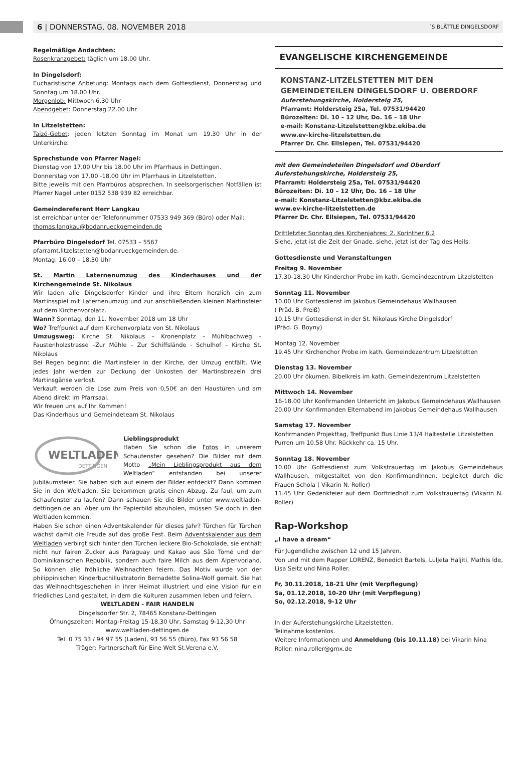6 | DONNERSTAG, 08. NOVEMBER 2018 ´S BLÄTTLE DINGELSDORF
Regelmäßige Andachten:
Rosenkranzgebet: täglich um 18.00 Uhr.
In Dingelsdorf:
Eucharistische Anbetung: Montags nach dem Gottesdienst, Donnerstag und Sonntag um 18.00 Uhr.
Morgenlob: Mittwoch 6.30 Uhr
Abendgebet: Donnerstag 22.00 Uhr
In Litzelstetten:
Taizé-Gebet: jeden letzten Sonntag im Monat um 19.30 Uhr in der Unterkirche.
Sprechstunde von Pfarrer Nagel:
Dienstag von 17.00 Uhr bis 18.00 Uhr im Pfarrhaus in Dettingen.
Donnerstag von 17.00 -18.00 Uhr im Pfarrhaus in Litzelstetten.
Bitte jeweils mit den Pfarrbüros absprechen. In seelsorgerischen Notfällen ist Pfarrer Nagel unter 0152 538 939 82 erreichbar.
Gemeindereferent Herr Langkau
ist erreichbar unter der Telefonnummer 07533 949 369 (Büro) oder Mail: thomas.langkau@bodanrueckgemeinden.de
Pfarrbüro Dingelsdorf Tel. 07533 – 5567
pfarramt.litzelstetten@bodanrueckgemeinden.de.
Montag: 16.00 – 18.30 Uhr
St. Martin Laternenumzug des Kinderhauses und der Kirchengemeinde St. Nikolaus
Wir laden alle Dingelsdorfer Kinder und ihre Eltern herzlich ein zum Martinsspiel mit Laternenumzug und zur anschließenden kleinen Martinsfeier auf dem Kirchenvorplatz.
Wann? Sonntag, den 11. November 2018 um 18 Uhr
Wo? Treffpunkt auf dem Kirchenvorplatz von St. Nikolaus
Umzugsweg: Kirche St. Nikolaus – Kronenplatz – Mühlbachweg – Faustenholzstrasse –Zur Mühle – Zur Schiffslände - Schulhof – Kirche St. Nikolaus
Bei Regen beginnt die Martinsfeier in der Kirche, der Umzug entfällt. Wie jedes Jahr werden zur Deckung der Unkosten der Martinsbrezeln drei Martinsgänse verlost.
Verkauft werden die Lose zum Preis von 0,50€ an den Haustüren und am Abend direkt im Pfarrsaal.
Wir freuen uns auf Ihr Kommen!
Das Kinderhaus und Gemeindeteam St. Nikolaus
WELTLADEN
DETTINGEN
Lieblingsprodukt
Haben Sie schon die Fotos in unserem Schaufenster gesehen? Die Bilder mit dem Motto „Mein Lieblingsprodukt aus dem Weltladen“ entstanden bei unserer Jubiläumsfeier. Sie haben sich auf einem der Bilder entdeckt? Dann kommen Sie in den Weltladen, Sie bekommen gratis einen Abzug. Zu faul, um zum Schaufenster zu laufen? Dann schauen Sie die Bilder unter www.weltladen-dettingen.de an. Aber um Ihr Papierbild abzuholen, müssen Sie doch in den Weltladen kommen.
Haben Sie schon einen Adventskalender für dieses Jahr? Türchen für Türchen wächst damit die Freude auf das große Fest. Beim Adventskalender aus dem Weltladen verbirgt sich hinter den Türchen leckere Bio-Schokolade, sie enthält nicht nur fairen Zucker aus Paraguay und Kakao aus São Tomé und der Dominikanischen Republik, sondern auch faire Milch aus dem Alpenvorland. So können alle fröhliche Weihnachten feiern. Das Motiv wurde von der philippinischen Kinderbuchillustratorin Bernadette Solina-Wolf gemalt. Sie hat das Weihnachtsgeschehen in ihrer Heimat illustriert und eine Vision für ein friedliches Land gestaltet, in dem die Kulturen zusammen leben und feiern.
WELTLADEN - FAIR HANDELN
Dingelsdorfer Str. 2, 78465 Konstanz-Dettingen
Öfnungszeiten: Montag-Freitag 15-18,30 Uhr, Samstag 9-12,30 Uhr
www.weltladen-dettingen.de
Tel. 0 75 33 / 94 97 55 (Laden), 93 56 55 (Büro), Fax 93 56 58
Träger: Partnerschaft für Eine Welt St.Verena e.V.
EVANGELISCHE KIRCHENGEMEINDE
KONSTANZ-LITZELSTETTEN MIT DEN
GEMEINDETEILEN DINGELSDORF U. OBERDORF
Auferstehungskirche, Holdersteig 25,
Pfarramt: Holdersteig 25a, Tel. 07531/94420
Bürozeiten: Di. 10 – 12 Uhr, Do. 16 – 18 Uhr
e-mail: Konstanz-Litzelstetten@kbz.ekiba.de
www.ev-kirche-litzelstetten.de
Pfarrer Dr. Chr. Ellsiepen, Tel. 07531/94420
mit den Gemeindeteilen Dingelsdorf und Oberdorf
Auferstehungskirche, Holdersteig 25,
Pfarramt: Holdersteig 25a, Tel. 07531/94420
Bürozeiten: Di. 10 – 12 Uhr, Do. 16 – 18 Uhr
e-mail: Konstanz-Litzelstetten@kbz.ekiba.de
www.ev-kirche-litzelstetten.de
Pfarrer Dr. Chr. Ellsiepen, Tel. 07531/94420
Drittletzter Sonntag des Kirchenjahres: 2. Korinther 6,2
Siehe, jetzt ist die Zeit der Gnade, siehe, jetzt ist der Tag des Heils.
Gottesdienste und Veranstaltungen
Freitag 9. November
17.30-18.30 Uhr Kinderchor Probe im kath. Gemeindezentrum Litzelstetten
Sonntag 11. November
10.00 Uhr Gottesdienst im Jakobus Gemeindehaus Wallhausen
( Präd. B. Preiß)
10.15 Uhr Gottesdienst in der St. Nikolaus Kirche Dingelsdorf
(Präd. G. Boyny)
Montag 12. November
19.45 Uhr Kirchenchor Probe im kath. Gemeindezentrum Litzelstetten
Dienstag 13. November
20.00 Uhr ökumen. Bibelkreis im kath. Gemeindezentrum Litzelstetten
Mittwoch 14. November
16-18.00 Uhr Konfirmanden Unterricht im Jakobus Gemeindehaus Wallhausen
20.00 Uhr Konfirmanden Elternabend im Jakobus Gemeindehaus Wallhausen
Samstag 17. November
Konfirmanden Projekttag, Treffpunkt Bus Linie 13/4 Haltestelle Litzelstetten Purren um 10.58 Uhr. Rückkehr ca. 15 Uhr.
Sonntag 18. November
10.00 Uhr Gottesdienst zum Volkstrauertag im Jakobus Gemeindehaus Wallhausen, mitgestaltet von den KonfirmandInnen, begleitet durch die Frauen Schola ( Vikarin N. Roller)
11.45 Uhr Gedenkfeier auf dem Dorffriedhof zum Volkstrauertag (Vikarin N. Roller)
Rap-Workshop
„I have a dream“
Für Jugendliche zwischen 12 und 15 Jahren.
Von und mit dem Rapper LORENZ, Benedict Bartels, Luljeta Haljiti, Mathis Ide, Lisa Seitz und Nina Roller.
Fr, 30.11.2018, 18-21 Uhr (mit Verpflegung)
Sa, 01.12.2018, 10-20 Uhr (mit Verpflegung)
So, 02.12.2018, 9-12 Uhr
In der Auferstehungskirche Litzelstetten.
Teilnahme kostenlos.
Weitere Informationen und Anmeldung (bis 10.11.18) bei Vikarin Nina Roller: nina.roller@gmx.de